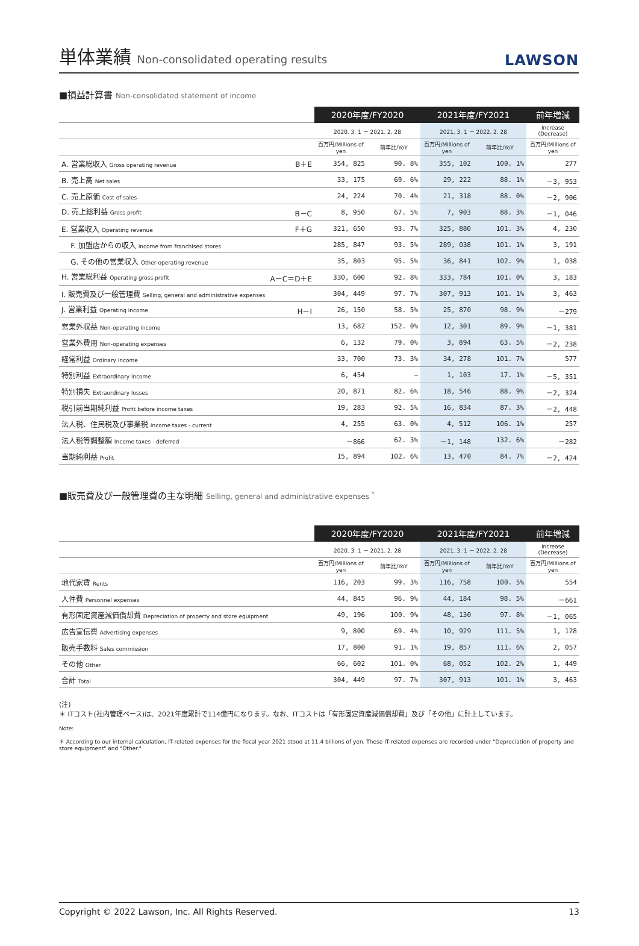単体業績 Non-consolidated operating results
LAWSON
■損益計算書 Non-consolidated statement of income
| | 2020年度/FY2020 | | 2021年度/FY2021 | | 前年増減 |
| --- | --- | --- | --- | --- | --- |
| | 2020. 3. 1 － 2021. 2. 28 | | 2021. 3. 1 － 2022. 2. 28 | | Increase (Decrease) |
| | 百万円/Millions of yen | 前年比/YoY | 百万円/Millions of yen | 前年比/YoY | 百万円/Millions of yen |
| A. 営業総収入 Gross operating revenue B＋E | 354, 825 | 90. 8% | 355, 102 | 100. 1% | 277 |
| B. 売上高 Net sales | 33, 175 | 69. 6% | 29, 222 | 88. 1% | －3, 953 |
| C. 売上原価 Cost of sales | 24, 224 | 70. 4% | 21, 318 | 88. 0% | －2, 906 |
| D. 売上総利益 Gross profit B－C | 8, 950 | 67. 5% | 7, 903 | 88. 3% | －1, 046 |
| E. 営業収入 Operating revenue F＋G | 321, 650 | 93. 7% | 325, 880 | 101. 3% | 4, 230 |
| F. 加盟店からの収入 Income from franchised stores | 285, 847 | 93. 5% | 289, 038 | 101. 1% | 3, 191 |
| G. その他の営業収入 Other operating revenue | 35, 803 | 95. 5% | 36, 841 | 102. 9% | 1, 038 |
| H. 営業総利益 Operating gross profit A－C＝D＋E | 330, 600 | 92. 8% | 333, 784 | 101. 0% | 3, 183 |
| I. 販売費及び一般管理費 Selling, general and administrative expenses | 304, 449 | 97. 7% | 307, 913 | 101. 1% | 3, 463 |
| J. 営業利益 Operating income H－I | 26, 150 | 58. 5% | 25, 870 | 98. 9% | －279 |
| 営業外収益 Non-operating income | 13, 682 | 152. 0% | 12, 301 | 89. 9% | －1, 381 |
| 営業外費用 Non-operating expenses | 6, 132 | 79. 0% | 3, 894 | 63. 5% | －2, 238 |
| 経常利益 Ordinary income | 33, 700 | 73. 3% | 34, 278 | 101. 7% | 577 |
| 特別利益 Extraordinary income | 6, 454 | — | 1, 103 | 17. 1% | －5, 351 |
| 特別損失 Extraordinary losses | 20, 871 | 82. 6% | 18, 546 | 88. 9% | －2, 324 |
| 税引前当期純利益 Profit before income taxes | 19, 283 | 92. 5% | 16, 834 | 87. 3% | －2, 448 |
| 法人税、住民税及び事業税 Income taxes - current | 4, 255 | 63. 0% | 4, 512 | 106. 1% | 257 |
| 法人税等調整額 Income taxes - deferred | －866 | 62. 3% | －1, 148 | 132. 6% | －282 |
| 当期純利益 Profit | 15, 894 | 102. 6% | 13, 470 | 84. 7% | －2, 424 |
■販売費及び一般管理費の主な明細 Selling, general and administrative expenses <sup>*</sup>
| | 2020年度/FY2020 | | 2021年度/FY2021 | | 前年増減 |
| --- | --- | --- | --- | --- | --- |
| | 2020. 3. 1 － 2021. 2. 28 | | 2021. 3. 1 － 2022. 2. 28 | | Increase (Decrease) |
| | 百万円/Millions of yen | 前年比/YoY | 百万円/Millions of yen | 前年比/YoY | 百万円/Millions of yen |
| 地代家賃 Rents | 116, 203 | 99. 3% | 116, 758 | 100. 5% | 554 |
| 人件費 Personnel expenses | 44, 845 | 96. 9% | 44, 184 | 98. 5% | －661 |
| 有形固定資産減価償却費 Depreciation of property and store equipment | 49, 196 | 100. 9% | 48, 130 | 97. 8% | －1, 065 |
| 広告宣伝費 Advertising expenses | 9, 800 | 69. 4% | 10, 929 | 111. 5% | 1, 128 |
| 販売手数料 Sales commission | 17, 800 | 91. 1% | 19, 857 | 111. 6% | 2, 057 |
| その他 Other | 66, 602 | 101. 0% | 68, 052 | 102. 2% | 1, 449 |
| 合計 Total | 304, 449 | 97. 7% | 307, 913 | 101. 1% | 3, 463 |
(注)
＊ ITコスト(社内管理ベース)は、2021年度累計で114億円になります。なお、ITコストは「有形固定資産減価償却費」及び「その他」に計上しています。
Note:
＊ According to our internal calculation, IT-related expenses for the fiscal year 2021 stood at 11.4 billions of yen. These IT-related expenses are recorded under "Depreciation of property and store equipment" and "Other."
Copyright © 2022 Lawson, Inc. All Rights Reserved. 13